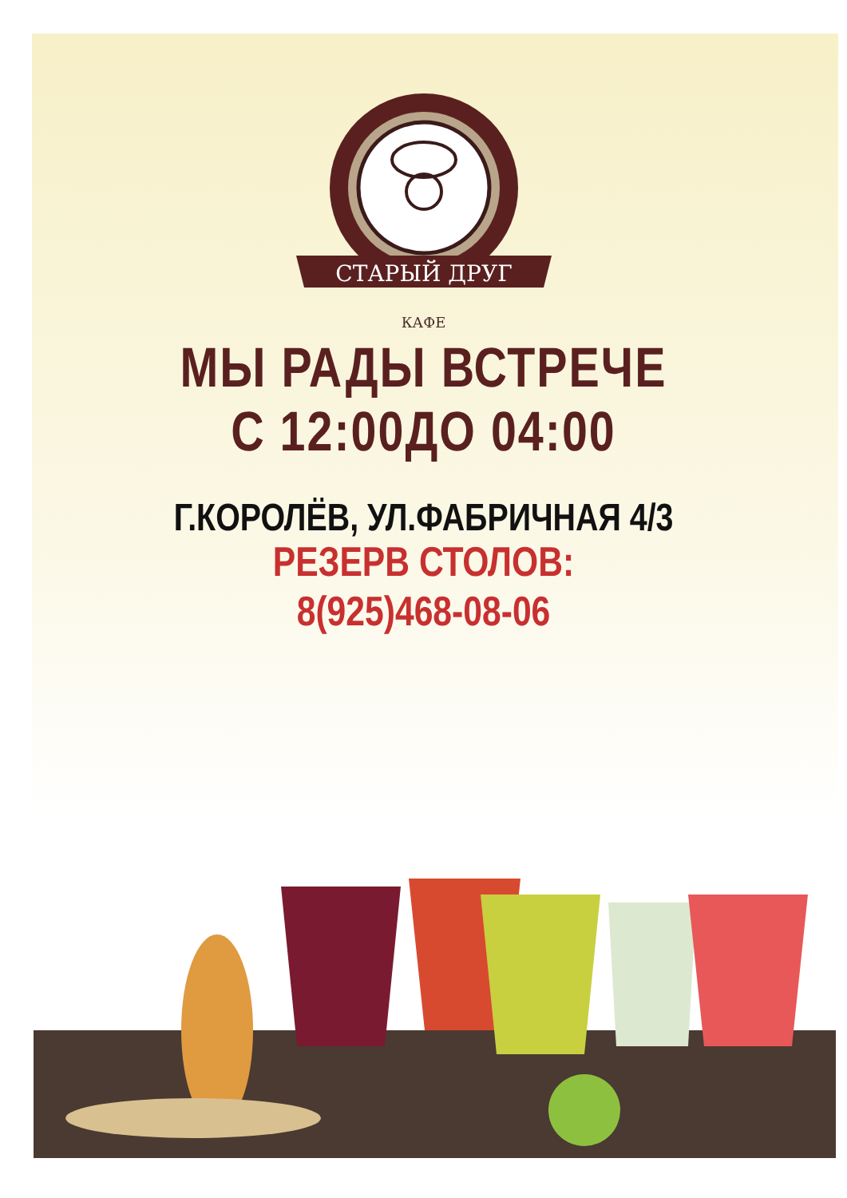СТАРЫЙ ДРУГ
КАФЕ
МЫ РАДЫ ВСТРЕЧЕ
С 12:00ДО 04:00
Г.КОРОЛЁВ, УЛ.ФАБРИЧНАЯ 4/3
РЕЗЕРВ СТОЛОВ:
8(925)468-08-06